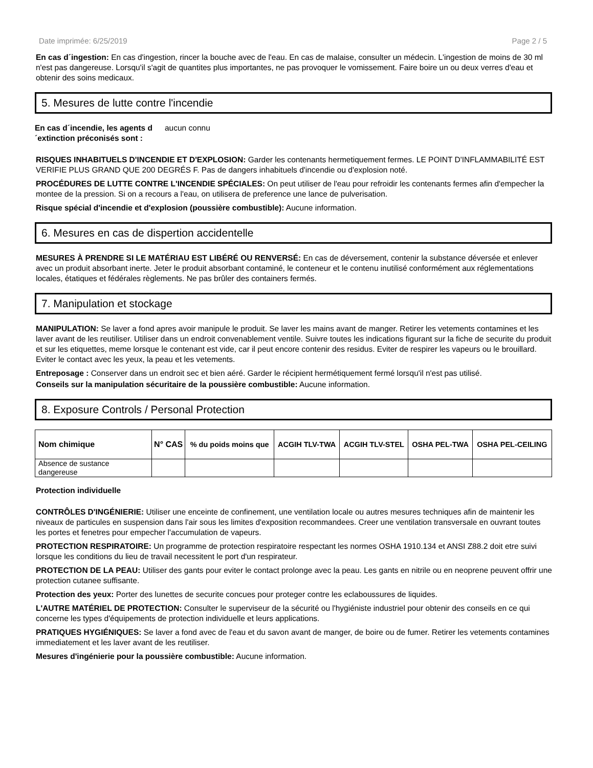Date imprimée: 6/25/2019 Page 2 / 5
En cas d´ingestion: En cas d'ingestion, rincer la bouche avec de l'eau. En cas de malaise, consulter un médecin. L'ingestion de moins de 30 ml n'est pas dangereuse. Lorsqu'il s'agit de quantites plus importantes, ne pas provoquer le vomissement. Faire boire un ou deux verres d'eau et obtenir des soins medicaux.
5. Mesures de lutte contre l'incendie
En cas d´incendie, les agents d´extinction préconisés sont : aucun connu
RISQUES INHABITUELS D'INCENDIE ET D'EXPLOSION: Garder les contenants hermetiquement fermes. LE POINT D'INFLAMMABILITÉ EST VERIFIE PLUS GRAND QUE 200 DEGRÉS F. Pas de dangers inhabituels d'incendie ou d'explosion noté.
PROCÉDURES DE LUTTE CONTRE L'INCENDIE SPÉCIALES: On peut utiliser de l'eau pour refroidir les contenants fermes afin d'empecher la montee de la pression. Si on a recours a l'eau, on utilisera de preference une lance de pulverisation.
Risque spécial d'incendie et d'explosion (poussière combustible): Aucune information.
6. Mesures en cas de dispertion accidentelle
MESURES À PRENDRE SI LE MATÉRIAU EST LIBÉRÉ OU RENVERSÉ: En cas de déversement, contenir la substance déversée et enlever avec un produit absorbant inerte. Jeter le produit absorbant contaminé, le conteneur et le contenu inutilisé conformément aux réglementations locales, étatiques et fédérales règlements. Ne pas brûler des containers fermés.
7. Manipulation et stockage
MANIPULATION: Se laver a fond apres avoir manipule le produit. Se laver les mains avant de manger. Retirer les vetements contamines et les laver avant de les reutiliser. Utiliser dans un endroit convenablement ventile. Suivre toutes les indications figurant sur la fiche de securite du produit et sur les etiquettes, meme lorsque le contenant est vide, car il peut encore contenir des residus. Eviter de respirer les vapeurs ou le brouillard. Eviter le contact avec les yeux, la peau et les vetements.
Entreposage : Conserver dans un endroit sec et bien aéré. Garder le récipient hermétiquement fermé lorsqu'il n'est pas utilisé.
Conseils sur la manipulation sécuritaire de la poussière combustible: Aucune information.
8. Exposure Controls / Personal Protection
| Nom chimique | N° CAS | % du poids moins que | ACGIH TLV-TWA | ACGIH TLV-STEL | OSHA PEL-TWA | OSHA PEL-CEILING |
| --- | --- | --- | --- | --- | --- | --- |
| Absence de sustance dangereuse | | | | | | |
Protection individuelle
CONTRÔLES D'INGÉNIERIE: Utiliser une enceinte de confinement, une ventilation locale ou autres mesures techniques afin de maintenir les niveaux de particules en suspension dans l'air sous les limites d'exposition recommandees. Creer une ventilation transversale en ouvrant toutes les portes et fenetres pour empecher l'accumulation de vapeurs.
PROTECTION RESPIRATOIRE: Un programme de protection respiratoire respectant les normes OSHA 1910.134 et ANSI Z88.2 doit etre suivi lorsque les conditions du lieu de travail necessitent le port d'un respirateur.
PROTECTION DE LA PEAU: Utiliser des gants pour eviter le contact prolonge avec la peau. Les gants en nitrile ou en neoprene peuvent offrir une protection cutanee suffisante.
Protection des yeux: Porter des lunettes de securite concues pour proteger contre les eclaboussures de liquides.
L'AUTRE MATÉRIEL DE PROTECTION: Consulter le superviseur de la sécurité ou l'hygiéniste industriel pour obtenir des conseils en ce qui concerne les types d'équipements de protection individuelle et leurs applications.
PRATIQUES HYGIÉNIQUES: Se laver a fond avec de l'eau et du savon avant de manger, de boire ou de fumer. Retirer les vetements contamines immediatement et les laver avant de les reutiliser.
Mesures d'ingénierie pour la poussière combustible: Aucune information.